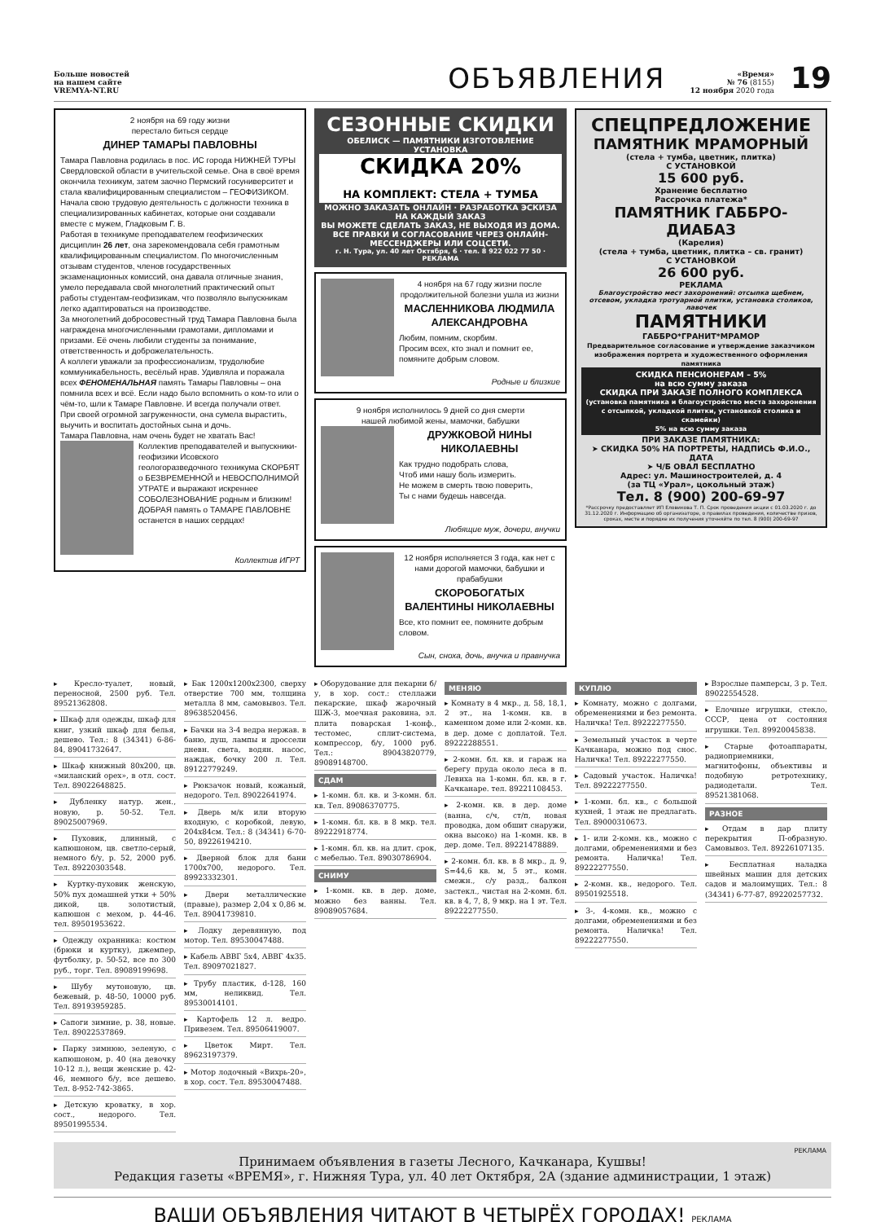Больше новостей
на нашем сайте
VREMYA-NT.RU
ОБЪЯВЛЕНИЯ
«Время»
№ 76 (8155)
12 ноября 2020 года
19
2 ноября на 69 году жизни
перестало биться сердце
ДИНЕР ТАМАРЫ ПАВЛОВНЫ
Тамара Павловна родилась в пос. ИС города НИЖНЕЙ ТУРЫ Свердловской области в учительской семье. Она в своё время окончила техникум, затем заочно Пермский госуниверситет и стала квалифицированным специалистом – ГЕОФИЗИКОМ.
Начала свою трудовую деятельность с должности техника в специализированных кабинетах, которые они создавали вместе с мужем, Гладковым Г. В.
Работая в техникуме преподавателем геофизических дисциплин 26 лет, она зарекомендовала себя грамотным квалифицированным специалистом. По многочисленным отзывам студентов, членов государственных экзаменационных комиссий, она давала отличные знания, умело передавала свой многолетний практический опыт работы студентам-геофизикам, что позволяло выпускникам легко адаптироваться на производстве.
За многолетний добросовестный труд Тамара Павловна была награждена многочисленными грамотами, дипломами и призами. Её очень любили студенты за понимание, ответственность и доброжелательность.
А коллеги уважали за профессионализм, трудолюбие коммуникабельность, весёлый нрав. Удивляла и поражала всех ФЕНОМЕНАЛЬНАЯ память Тамары Павловны – она помнила всех и всё. Если надо было вспомнить о ком-то или о чём-то, шли к Тамаре Павловне. И всегда получали ответ.
При своей огромной загруженности, она сумела вырастить, выучить и воспитать достойных сына и дочь.
Тамара Павловна, нам очень будет не хватать Вас!
Коллектив преподавателей и выпускники-геофизики Исовского геологоразведочного техникума СКОРБЯТ о БЕЗВРЕМЕННОЙ и НЕВОСПОЛНИМОЙ УТРАТЕ и выражают искреннее СОБОЛЕЗНОВАНИЕ родным и близким!
ДОБРАЯ память о ТАМАРЕ ПАВЛОВНЕ останется в наших сердцах!
Коллектив ИГРТ
СЕЗОННЫЕ СКИДКИ
ОБЕЛИСК — ПАМЯТНИКИ ИЗГОТОВЛЕНИЕ УСТАНОВКА
СКИДКА 20%
НА КОМПЛЕКТ: СТЕЛА + ТУМБА
МОЖНО ЗАКАЗАТЬ ОНЛАЙН · РАЗРАБОТКА ЭСКИЗА НА КАЖДЫЙ ЗАКАЗ
ВЫ МОЖЕТЕ СДЕЛАТЬ ЗАКАЗ, НЕ ВЫХОДЯ ИЗ ДОМА. ВСЕ ПРАВКИ И СОГЛАСОВАНИЕ ЧЕРЕЗ ОНЛАЙН-МЕССЕНДЖЕРЫ ИЛИ СОЦСЕТИ.
г. Н. Тура, ул. 40 лет Октября, 6 · тел. 8 922 022 77 50 · РЕКЛАМА
4 ноября на 67 году жизни после продолжительной болезни ушла из жизни
МАСЛЕННИКОВА ЛЮДМИЛА АЛЕКСАНДРОВНА
Любим, помним, скорбим.
Просим всех, кто знал и помнит ее, помяните добрым словом.
Родные и близкие
9 ноября исполнилось 9 дней со дня смерти
нашей любимой жены, мамочки, бабушки
ДРУЖКОВОЙ НИНЫ НИКОЛАЕВНЫ
Как трудно подобрать слова,
Чтоб ими нашу боль измерить.
Не можем в смерть твою поверить,
Ты с нами будешь навсегда.
Любящие муж, дочери, внучки
12 ноября исполняется 3 года, как нет с нами дорогой мамочки, бабушки и прабабушки
СКОРОБОГАТЫХ ВАЛЕНТИНЫ НИКОЛАЕВНЫ
Все, кто помнит ее, помяните добрым словом.
Сын, сноха, дочь, внучка и правнучка
СПЕЦПРЕДЛОЖЕНИЕ
ПАМЯТНИК МРАМОРНЫЙ
(стела + тумба, цветник, плитка)
С УСТАНОВКОЙ
15 600 руб.
Хранение бесплатно
Рассрочка платежа*
ПАМЯТНИК ГАББРО-ДИАБАЗ
(Карелия)
(стела + тумба, цветник, плитка – св. гранит)
С УСТАНОВКОЙ
26 600 руб.
РЕКЛАМА
Благоустройство мест захоронений: отсыпка щебнем, отсевом, укладка тротуарной плитки, установка столиков, лавочек
ПАМЯТНИКИ
ГАББРО*ГРАНИТ*МРАМОР
Предварительное согласование и утверждение заказчиком изображения портрета и художественного оформления памятника
СКИДКА ПЕНСИОНЕРАМ – 5%
на всю сумму заказа
СКИДКА ПРИ ЗАКАЗЕ ПОЛНОГО КОМПЛЕКСА
(установка памятника и благоустройство места захоронения с отсыпкой, укладкой плитки, установкой столика и скамейки)
5% на всю сумму заказа
ПРИ ЗАКАЗЕ ПАМЯТНИКА:
➤ СКИДКА 50% НА ПОРТРЕТЫ, НАДПИСЬ Ф.И.О., ДАТА
➤ Ч/Б ОВАЛ БЕСПЛАТНО
Адрес: ул. Машиностроителей, д. 4
(за ТЦ «Урал», цокольный этаж)
Тел. 8 (900) 200-69-97
*Рассрочку предоставляет ИП Еловикова Т. П. Срок проведения акции с 01.03.2020 г. до 31.12.2020 г. Информацию об организаторе, о правилах проведения, количестве призов, сроках, месте и порядке их получения уточняйте по тел. 8 (900) 200-69-97
▸ Кресло-туалет, новый, переносной, 2500 руб. Тел. 89521362808.
▸ Шкаф для одежды, шкаф для книг, узкий шкаф для белья, дешево. Тел.: 8 (34341) 6-86-84, 89041732647.
▸ Шкаф книжный 80х200, цв. «миланский орех», в отл. сост. Тел. 89022648825.
▸ Дубленку натур. жен., новую, р. 50-52. Тел. 89025007969.
▸ Пуховик, длинный, с капюшоном, цв. светло-серый, немного б/у, р. 52, 2000 руб. Тел. 89220303548.
▸ Куртку-пуховик женскую, 50% пух домашней утки + 50% дикой, цв. золотистый, капюшон с мехом, р. 44-46. тел. 89501953622.
▸ Одежду охранника: костюм (брюки и куртку), джемпер, футболку, р. 50-52, все по 300 руб., торг. Тел. 89089199698.
▸ Шубу мутоновую, цв. бежевый, р. 48-50, 10000 руб. Тел. 89193959285.
▸ Сапоги зимние, р. 38, новые. Тел. 89022537869.
▸ Парку зимнюю, зеленую, с капюшоном, р. 40 (на девочку 10-12 л.), вещи женские р. 42-46, немного б/у, все дешево. Тел. 8-952-742-3865.
▸ Детскую кроватку, в хор. сост., недорого. Тел. 89501995534.
▸ Бак 1200х1200х2300, сверху отверстие 700 мм, толщина металла 8 мм, самовывоз. Тел. 89638520456.
▸ Бачки на 3-4 ведра нержав. в баню, душ, лампы и дроссели дневн. света, водян. насос, наждак, бочку 200 л. Тел. 89122779249.
▸ Рюкзачок новый, кожаный, недорого. Тел. 89022641974.
▸ Дверь м/к или вторую входную, с коробкой, левую, 204х84см. Тел.: 8 (34341) 6-70-50, 89226194210.
▸ Дверной блок для бани 1700х700, недорого. Тел. 89923332301.
▸ Двери металлические (правые), размер 2,04 х 0,86 м. Тел. 89041739810.
▸ Лодку деревянную, под мотор. Тел. 89530047488.
▸ Кабель АВВГ 5х4, АВВГ 4х35. Тел. 89097021827.
▸ Трубу пластик, d-128, 160 мм, неликвид. Тел. 89530014101.
▸ Картофель 12 л. ведро. Привезем. Тел. 89506419007.
▸ Цветок Мирт. Тел. 89623197379.
▸ Мотор лодочный «Вихрь-20», в хор. сост. Тел. 89530047488.
▸ Оборудование для пекарни б/у, в хор. сост.: стеллажи пекарские, шкаф жарочный ШЖ-3, моечная раковина, эл. плита поварская 1-конф., тестомес, сплит-система, компрессор, б/у, 1000 руб. Тел.: 89043820779, 89089148700.
СДАМ
▸ 1-комн. бл. кв. и 3-комн. бл. кв. Тел. 89086370775.
▸ 1-комн. бл. кв. в 8 мкр. тел. 89222918774.
▸ 1-комн. бл. кв. на длит. срок, с мебелью. Тел. 89030786904.
СНИМУ
▸ 1-комн. кв. в дер. доме, можно без ванны. Тел. 89089057684.
МЕНЯЮ
▸ Комнату в 4 мкр., д. 58, 18,1, 2 эт., на 1-комн. кв. в каменном доме или 2-комн. кв. в дер. доме с доплатой. Тел. 89222288551.
▸ 2-комн. бл. кв. и гараж на берегу пруда около леса в п. Левиха на 1-комн. бл. кв. в г. Качканаре. тел. 89221108453.
▸ 2-комн. кв. в дер. доме (ванна, с/ч, ст/п, новая проводка, дом обшит снаружи, окна высоко) на 1-комн. кв. в дер. доме. Тел. 89221478889.
▸ 2-комн. бл. кв. в 8 мкр., д. 9, S=44,6 кв. м, 5 эт., комн. смежн., с/у разд., балкон застекл., чистая на 2-комн. бл. кв. в 4, 7, 8, 9 мкр. на 1 эт. Тел. 89222277550.
КУПЛЮ
▸ Комнату, можно с долгами, обременениями и без ремонта. Наличка! Тел. 89222277550.
▸ Земельный участок в черте Качканара, можно под снос. Наличка! Тел. 89222277550.
▸ Садовый участок. Наличка! Тел. 89222277550.
▸ 1-комн. бл. кв., с большой кухней, 1 этаж не предлагать. Тел. 89000310673.
▸ 1- или 2-комн. кв., можно с долгами, обременениями и без ремонта. Наличка! Тел. 89222277550.
▸ 2-комн. кв., недорого. Тел. 89501925518.
▸ 3-, 4-комн. кв., можно с долгами, обременениями и без ремонта. Наличка! Тел. 89222277550.
▸ Взрослые памперсы, 3 р. Тел. 89022554528.
▸ Елочные игрушки, стекло, СССР, цена от состояния игрушки. Тел. 89920045838.
▸ Старые фотоаппараты, радиоприемники, магнитофоны, объективы и подобную ретротехнику, радиодетали. Тел. 89521381068.
РАЗНОЕ
▸ Отдам в дар плиту перекрытия П-образную. Самовывоз. Тел. 89226107135.
▸ Бесплатная наладка швейных машин для детских садов и малоимущих. Тел.: 8 (34341) 6-77-87, 89220257732.
РЕКЛАМА
Принимаем объявления в газеты Лесного, Качканара, Кушвы!
Редакция газеты «ВРЕМЯ», г. Нижняя Тура, ул. 40 лет Октября, 2А (здание администрации, 1 этаж)
ВАШИ ОБЪЯВЛЕНИЯ ЧИТАЮТ В ЧЕТЫРЁХ ГОРОДАХ! РЕКЛАМА